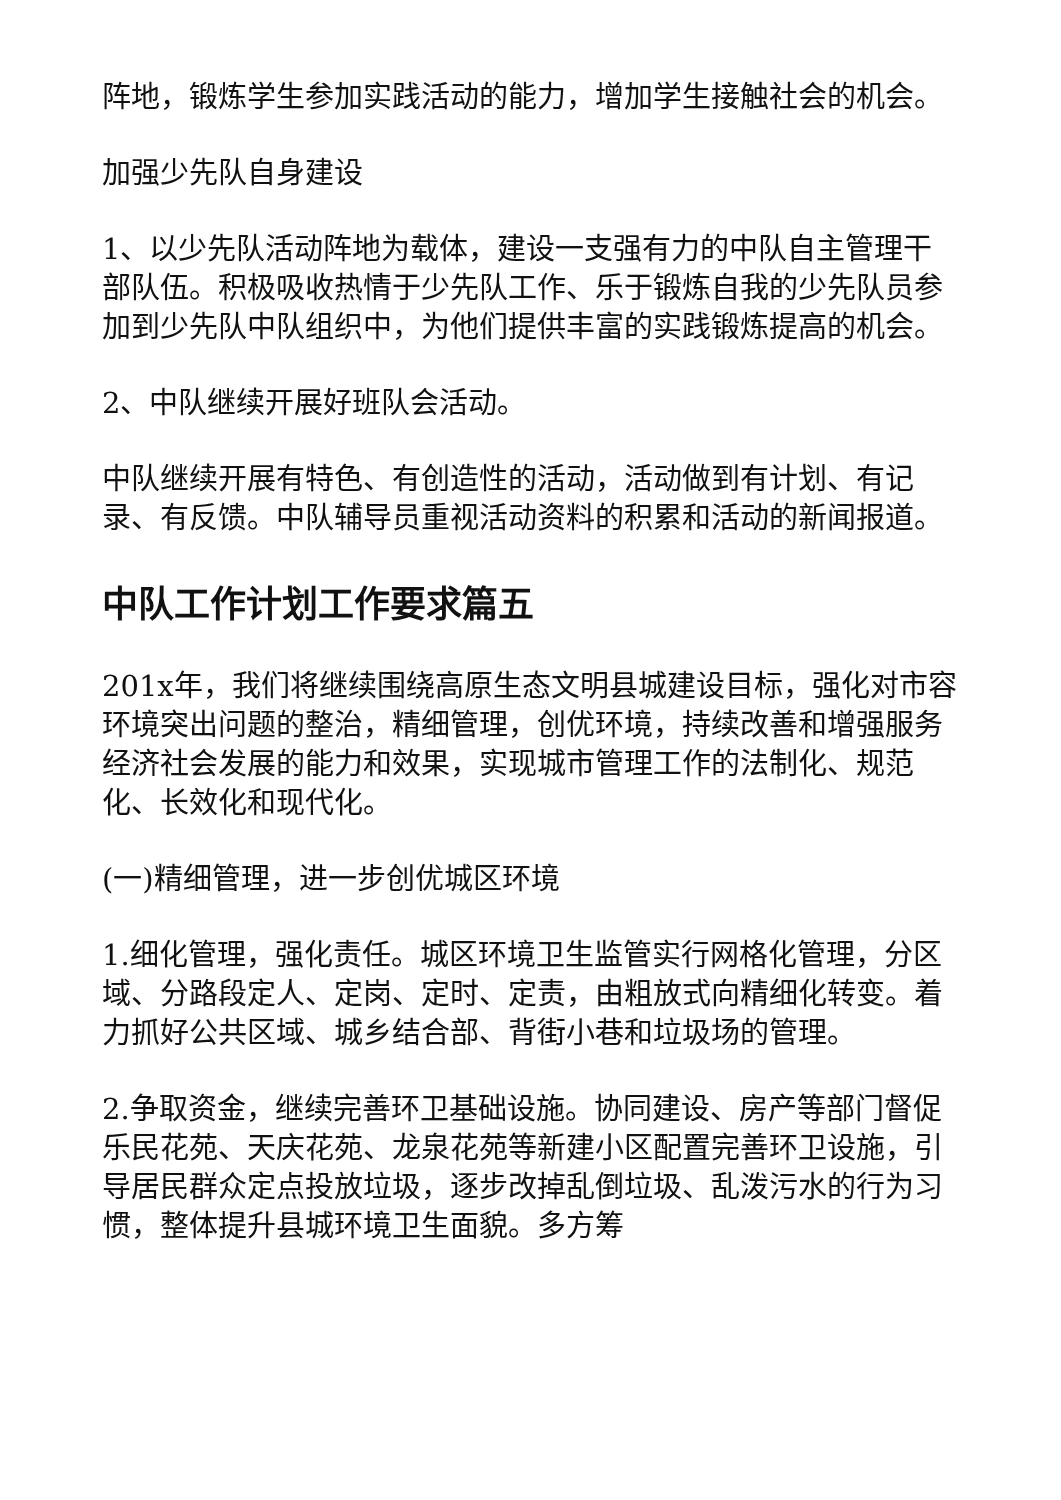阵地，锻炼学生参加实践活动的能力，增加学生接触社会的机会。
加强少先队自身建设
1、以少先队活动阵地为载体，建设一支强有力的中队自主管理干部队伍。积极吸收热情于少先队工作、乐于锻炼自我的少先队员参加到少先队中队组织中，为他们提供丰富的实践锻炼提高的机会。
2、中队继续开展好班队会活动。
中队继续开展有特色、有创造性的活动，活动做到有计划、有记录、有反馈。中队辅导员重视活动资料的积累和活动的新闻报道。
中队工作计划工作要求篇五
201x年，我们将继续围绕高原生态文明县城建设目标，强化对市容环境突出问题的整治，精细管理，创优环境，持续改善和增强服务经济社会发展的能力和效果，实现城市管理工作的法制化、规范化、长效化和现代化。
(一)精细管理，进一步创优城区环境
1.细化管理，强化责任。城区环境卫生监管实行网格化管理，分区域、分路段定人、定岗、定时、定责，由粗放式向精细化转变。着力抓好公共区域、城乡结合部、背街小巷和垃圾场的管理。
2.争取资金，继续完善环卫基础设施。协同建设、房产等部门督促乐民花苑、天庆花苑、龙泉花苑等新建小区配置完善环卫设施，引导居民群众定点投放垃圾，逐步改掉乱倒垃圾、乱泼污水的行为习惯，整体提升县城环境卫生面貌。多方筹